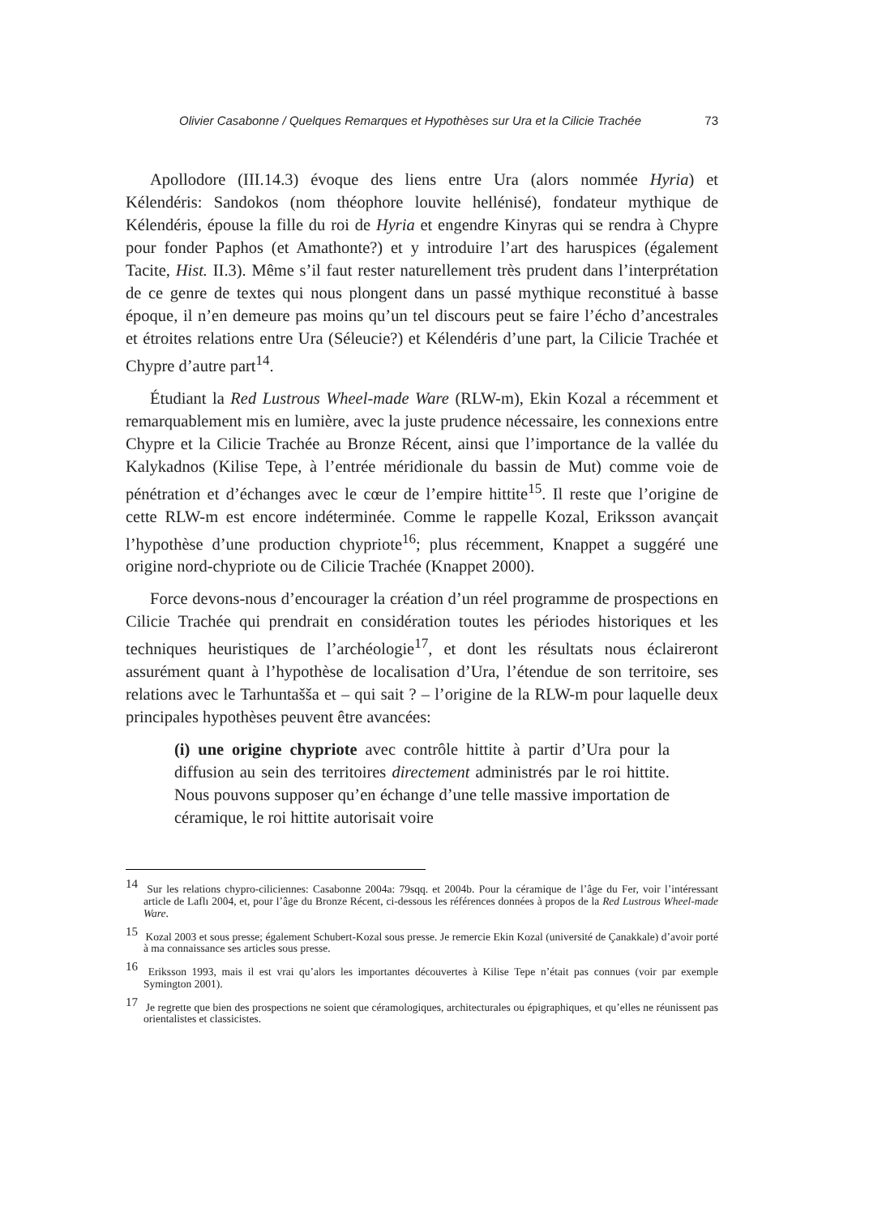Olivier Casabonne / Quelques Remarques et Hypothèses sur Ura et la Cilicie Trachée 73
Apollodore (III.14.3) évoque des liens entre Ura (alors nommée Hyria) et Kélendéris: Sandokos (nom théophore louvite hellénisé), fondateur mythique de Kélendéris, épouse la fille du roi de Hyria et engendre Kinyras qui se rendra à Chypre pour fonder Paphos (et Amathonte?) et y introduire l’art des haruspices (également Tacite, Hist. II.3). Même s’il faut rester naturellement très prudent dans l’interprétation de ce genre de textes qui nous plongent dans un passé mythique reconstitué à basse époque, il n’en demeure pas moins qu’un tel discours peut se faire l’écho d’ancestrales et étroites relations entre Ura (Séleucie?) et Kélendéris d’une part, la Cilicie Trachée et Chypre d’autre part<sup>14</sup>.
Étudiant la Red Lustrous Wheel-made Ware (RLW-m), Ekin Kozal a récemment et remarquablement mis en lumière, avec la juste prudence nécessaire, les connexions entre Chypre et la Cilicie Trachée au Bronze Récent, ainsi que l’importance de la vallée du Kalykadnos (Kilise Tepe, à l’entrée méridionale du bassin de Mut) comme voie de pénétration et d’échanges avec le cœur de l’empire hittite<sup>15</sup>. Il reste que l’origine de cette RLW-m est encore indéterminée. Comme le rappelle Kozal, Eriksson avançait l’hypothèse d’une production chypriote<sup>16</sup>; plus récemment, Knappet a suggéré une origine nord-chypriote ou de Cilicie Trachée (Knappet 2000).
Force devons-nous d’encourager la création d’un réel programme de prospections en Cilicie Trachée qui prendrait en considération toutes les périodes historiques et les techniques heuristiques de l’archéologie<sup>17</sup>, et dont les résultats nous éclaireront assurément quant à l’hypothèse de localisation d’Ura, l’étendue de son territoire, ses relations avec le Tarhuntašša et – qui sait ? – l’origine de la RLW-m pour laquelle deux principales hypothèses peuvent être avancées:
(i) une origine chypriote avec contrôle hittite à partir d’Ura pour la diffusion au sein des territoires directement administrés par le roi hittite. Nous pouvons supposer qu’en échange d’une telle massive importation de céramique, le roi hittite autorisait voire
<sup>14</sup> Sur les relations chypro-ciliciennes: Casabonne 2004a: 79sqq. et 2004b. Pour la céramique de l’âge du Fer, voir l’intéressant article de Laflı 2004, et, pour l’âge du Bronze Récent, ci-dessous les références données à propos de la Red Lustrous Wheel-made Ware.
<sup>15</sup> Kozal 2003 et sous presse; également Schubert-Kozal sous presse. Je remercie Ekin Kozal (université de Çanakkale) d’avoir porté à ma connaissance ses articles sous presse.
<sup>16</sup> Eriksson 1993, mais il est vrai qu’alors les importantes découvertes à Kilise Tepe n’était pas connues (voir par exemple Symington 2001).
<sup>17</sup> Je regrette que bien des prospections ne soient que céramologiques, architecturales ou épigraphiques, et qu’elles ne réunissent pas orientalistes et classicistes.